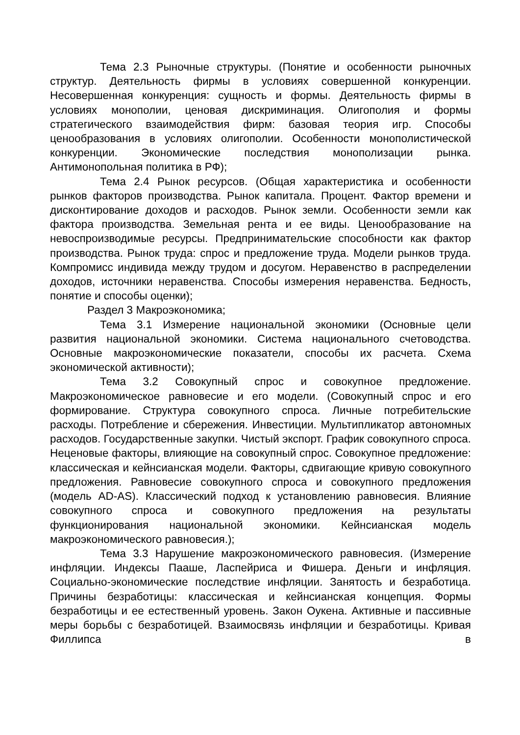Тема 2.3 Рыночные структуры. (Понятие и особенности рыночных структур. Деятельность фирмы в условиях совершенной конкуренции. Несовершенная конкуренция: сущность и формы. Деятельность фирмы в условиях монополии, ценовая дискриминация. Олигополия и формы стратегического взаимодействия фирм: базовая теория игр. Способы ценообразования в условиях олигополии. Особенности монополистической конкуренции. Экономические последствия монополизации рынка. Антимонопольная политика в РФ);
Тема 2.4 Рынок ресурсов. (Общая характеристика и особенности рынков факторов производства. Рынок капитала. Процент. Фактор времени и дисконтирование доходов и расходов. Рынок земли. Особенности земли как фактора производства. Земельная рента и ее виды. Ценообразование на невоспроизводимые ресурсы. Предпринимательские способности как фактор производства. Рынок труда: спрос и предложение труда. Модели рынков труда. Компромисс индивида между трудом и досугом. Неравенство в распределении доходов, источники неравенства. Способы измерения неравенства. Бедность, понятие и способы оценки);
Раздел 3 Макроэкономика;
Тема 3.1 Измерение национальной экономики (Основные цели развития национальной экономики. Система национального счетоводства. Основные макроэкономические показатели, способы их расчета. Схема экономической активности);
Тема 3.2 Совокупный спрос и совокупное предложение. Макроэкономическое равновесие и его модели. (Совокупный спрос и его формирование. Структура совокупного спроса. Личные потребительские расходы. Потребление и сбережения. Инвестиции. Мультипликатор автономных расходов. Государственные закупки. Чистый экспорт. График совокупного спроса. Неценовые факторы, влияющие на совокупный спрос. Совокупное предложение: классическая и кейнсианская модели. Факторы, сдвигающие кривую совокупного предложения. Равновесие совокупного спроса и совокупного предложения (модель AD-AS). Классический подход к установлению равновесия. Влияние совокупного спроса и совокупного предложения на результаты функционирования национальной экономики. Кейнсианская модель макроэкономического равновесия.);
Тема 3.3 Нарушение макроэкономического равновесия. (Измерение инфляции. Индексы Пааше, Ласпейриса и Фишера. Деньги и инфляция. Социально-экономические последствие инфляции. Занятость и безработица. Причины безработицы: классическая и кейнсианская концепция. Формы безработицы и ее естественный уровень. Закон Оукена. Активные и пассивные меры борьбы с безработицей. Взаимосвязь инфляции и безработицы. Кривая Филлипса в